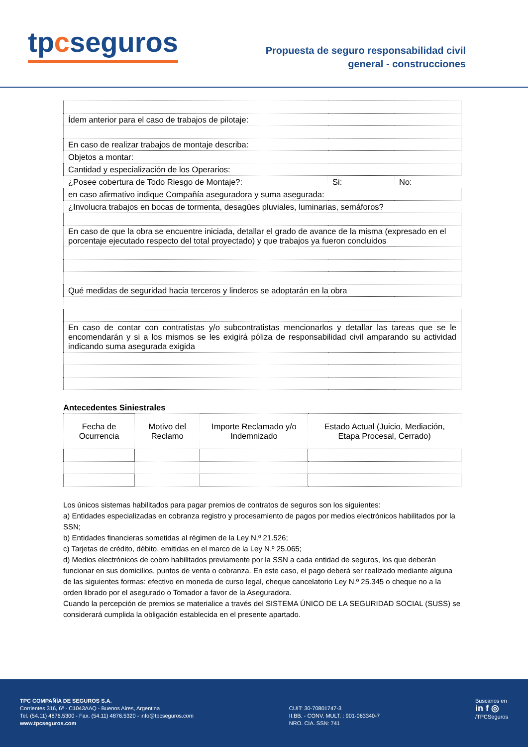tpcseguros
Propuesta de seguro responsabilidad civil
general - construcciones
| Ídem anterior para el caso de trabajos de pilotaje: | | |
| En caso de realizar trabajos de montaje describa: | | |
| Objetos a montar: | | |
| Cantidad y especialización de los Operarios: | | |
| ¿Posee cobertura de Todo Riesgo de Montaje?: | Si: | No: |
| en caso afirmativo indique Compañía aseguradora y suma asegurada: | | |
| ¿Involucra trabajos en bocas de tormenta, desagües pluviales, luminarias, semáforos? | | |
| En caso de que la obra se encuentre iniciada, detallar el grado de avance de la misma (expresado en el porcentaje ejecutado respecto del total proyectado) y que trabajos ya fueron concluidos | | |
| Qué medidas de seguridad hacia terceros y linderos se adoptarán en la obra | | |
| En caso de contar con contratistas y/o subcontratistas mencionarlos y detallar las tareas que se le encomendarán y si a los mismos se les exigirá póliza de responsabilidad civil amparando su actividad indicando suma asegurada exigida | | |
Antecedentes Siniestrales
| Fecha de Ocurrencia | Motivo del Reclamo | Importe Reclamado y/o Indemnizado | Estado Actual (Juicio, Mediación, Etapa Procesal, Cerrado) |
| --- | --- | --- | --- |
Los únicos sistemas habilitados para pagar premios de contratos de seguros son los siguientes:
a) Entidades especializadas en cobranza registro y procesamiento de pagos por medios electrónicos habilitados por la SSN;
b) Entidades financieras sometidas al régimen de la Ley N.º 21.526;
c) Tarjetas de crédito, débito, emitidas en el marco de la Ley N.º 25.065;
d) Medios electrónicos de cobro habilitados previamente por la SSN a cada entidad de seguros, los que deberán funcionar en sus domicilios, puntos de venta o cobranza. En este caso, el pago deberá ser realizado mediante alguna de las siguientes formas: efectivo en moneda de curso legal, cheque cancelatorio Ley N.º 25.345 o cheque no a la orden librado por el asegurado o Tomador a favor de la Aseguradora.
Cuando la percepción de premios se materialice a través del SISTEMA ÚNICO DE LA SEGURIDAD SOCIAL (SUSS) se considerará cumplida la obligación establecida en el presente apartado.
TPC COMPAÑÍA DE SEGUROS S.A.
Corrientes 316, 6º - C1043AAQ - Buenos Aires, Argentina
Tel. (54.11) 4876.5300 - Fax. (54.11) 4876.5320 - info@tpcseguros.com
www.tpcseguros.com
CUIT: 30-70801747-3
II.BB. - CONV. MULT. : 901-063340-7
NRO. CIA. SSN: 741
Buscanos en
in f ◎
/TPCSeguros